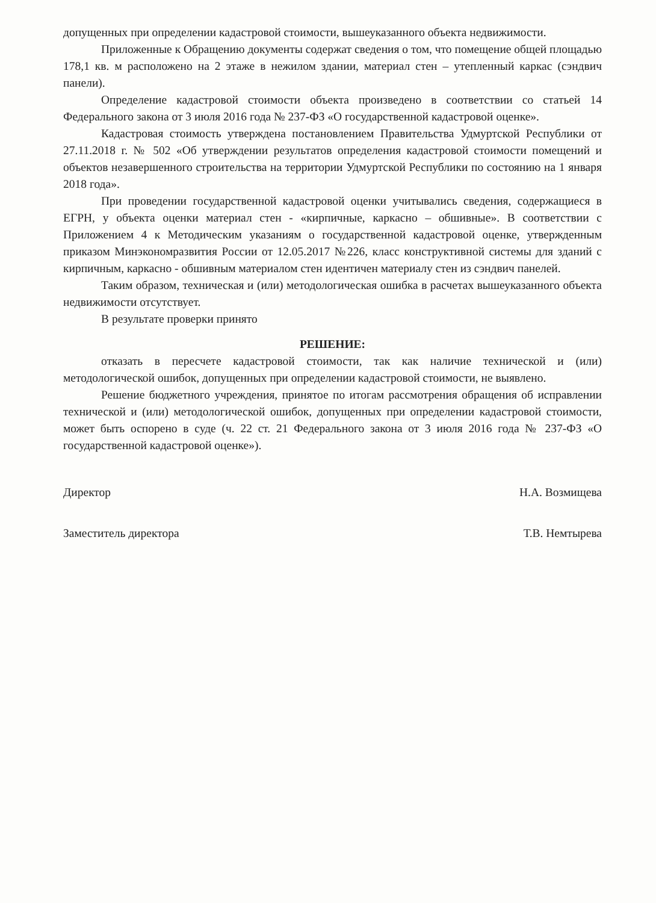допущенных при определении кадастровой стоимости, вышеуказанного объекта недвижимости.
Приложенные к Обращению документы содержат сведения о том, что помещение общей площадью 178,1 кв. м расположено на 2 этаже в нежилом здании, материал стен – утепленный каркас (сэндвич панели).
Определение кадастровой стоимости объекта произведено в соответствии со статьей 14 Федерального закона от 3 июля 2016 года № 237-ФЗ «О государственной кадастровой оценке».
Кадастровая стоимость утверждена постановлением Правительства Удмуртской Республики от 27.11.2018 г. № 502 «Об утверждении результатов определения кадастровой стоимости помещений и объектов незавершенного строительства на территории Удмуртской Республики по состоянию на 1 января 2018 года».
При проведении государственной кадастровой оценки учитывались сведения, содержащиеся в ЕГРН, у объекта оценки материал стен - «кирпичные, каркасно – обшивные». В соответствии с Приложением 4 к Методическим указаниям о государственной кадастровой оценке, утвержденным приказом Минэкономразвития России от 12.05.2017 №226, класс конструктивной системы для зданий с кирпичным, каркасно - обшивным материалом стен идентичен материалу стен из сэндвич панелей.
Таким образом, техническая и (или) методологическая ошибка в расчетах вышеуказанного объекта недвижимости отсутствует.
В результате проверки принято
РЕШЕНИЕ:
отказать в пересчете кадастровой стоимости, так как наличие технической и (или) методологической ошибок, допущенных при определении кадастровой стоимости, не выявлено.
Решение бюджетного учреждения, принятое по итогам рассмотрения обращения об исправлении технической и (или) методологической ошибок, допущенных при определении кадастровой стоимости, может быть оспорено в суде (ч. 22 ст. 21 Федерального закона от 3 июля 2016 года № 237-ФЗ «О государственной кадастровой оценке»).
Директор Н.А. Возмищева
Заместитель директора Т.В. Немтырева